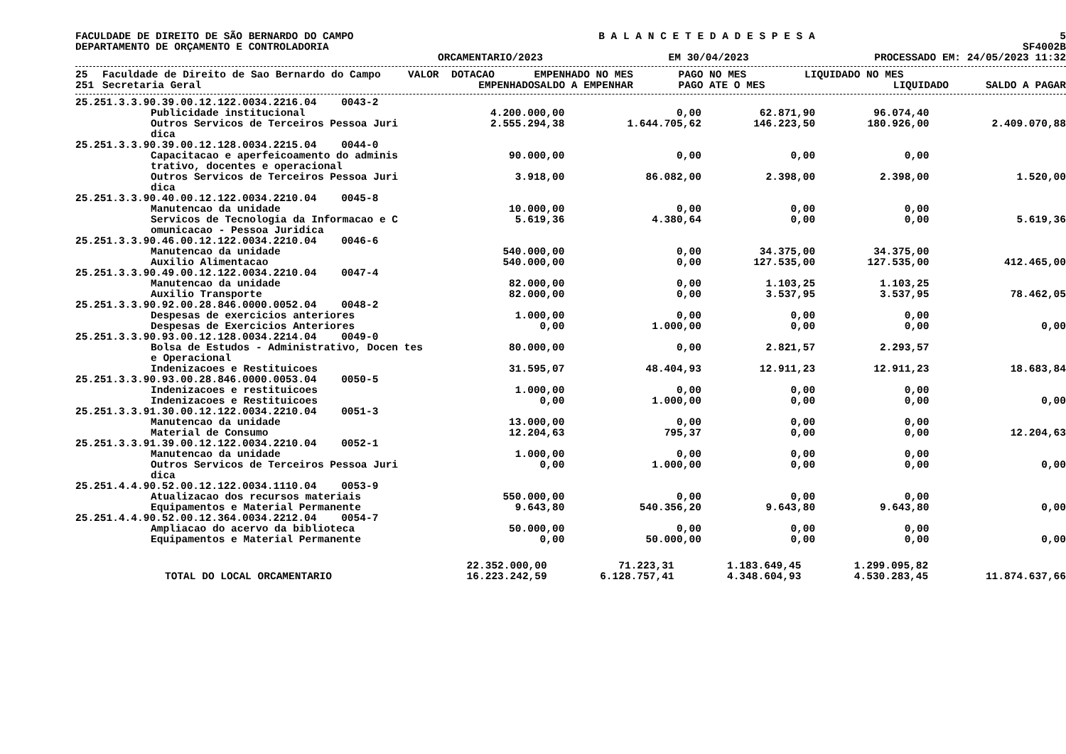FACULDADE DE DIREITO DE SÃO BERNARDO DO CAMPO B A L A N C E T E D A D E S P E S A 5
DEPARTAMENTO DE ORÇAMENTO E CONTROLADORIA SF4002B
ORCAMENTARIO/2023 EM 30/04/2023 PROCESSADO EM: 24/05/2023 11:32
| 25 | Faculdade de Direito de Sao Bernardo do Campo | VALOR DOTACAO | EMPENHADO NO MES | PAGO NO MES | LIQUIDADO NO MES | |
| 251 | Secretaria Geral | EMPENHADO | SALDO A EMPENHAR | PAGO ATE O MES | LIQUIDADO | SALDO A PAGAR |
| 25.251.3.3.90.39.00.12.122.0034.2216.04 0043-2 | | | | | |
| Publicidade institucional | 4.200.000,00 | 0,00 | 62.871,90 | 96.074,40 | |
| Outros Servicos de Terceiros Pessoa Juri dica | 2.555.294,38 | 1.644.705,62 | 146.223,50 | 180.926,00 | 2.409.070,88 |
| 25.251.3.3.90.39.00.12.128.0034.2215.04 0044-0 | | | | | |
| Capacitacao e aperfeicoamento do adminis trativo, docentes e operacional | 90.000,00 | 0,00 | 0,00 | 0,00 | |
| Outros Servicos de Terceiros Pessoa Juri dica | 3.918,00 | 86.082,00 | 2.398,00 | 2.398,00 | 1.520,00 |
| 25.251.3.3.90.40.00.12.122.0034.2210.04 0045-8 | | | | | |
| Manutencao da unidade | 10.000,00 | 0,00 | 0,00 | 0,00 | |
| Servicos de Tecnologia da Informacao e C omunicacao - Pessoa Juridica | 5.619,36 | 4.380,64 | 0,00 | 0,00 | 5.619,36 |
| 25.251.3.3.90.46.00.12.122.0034.2210.04 0046-6 | | | | | |
| Manutencao da unidade | 540.000,00 | 0,00 | 34.375,00 | 34.375,00 | |
| Auxilio Alimentacao | 540.000,00 | 0,00 | 127.535,00 | 127.535,00 | 412.465,00 |
| 25.251.3.3.90.49.00.12.122.0034.2210.04 0047-4 | | | | | |
| Manutencao da unidade | 82.000,00 | 0,00 | 1.103,25 | 1.103,25 | |
| Auxilio Transporte | 82.000,00 | 0,00 | 3.537,95 | 3.537,95 | 78.462,05 |
| 25.251.3.3.90.92.00.28.846.0000.0052.04 0048-2 | | | | | |
| Despesas de exercicios anteriores | 1.000,00 | 0,00 | 0,00 | 0,00 | |
| Despesas de Exercicios Anteriores | 0,00 | 1.000,00 | 0,00 | 0,00 | 0,00 |
| 25.251.3.3.90.93.00.12.128.0034.2214.04 0049-0 | | | | | |
| Bolsa de Estudos - Administrativo, Docen tes e Operacional | 80.000,00 | 0,00 | 2.821,57 | 2.293,57 | |
| Indenizacoes e Restituicoes | 31.595,07 | 48.404,93 | 12.911,23 | 12.911,23 | 18.683,84 |
| 25.251.3.3.90.93.00.28.846.0000.0053.04 0050-5 | | | | | |
| Indenizacoes e restituicoes | 1.000,00 | 0,00 | 0,00 | 0,00 | |
| Indenizacoes e Restituicoes | 0,00 | 1.000,00 | 0,00 | 0,00 | 0,00 |
| 25.251.3.3.91.30.00.12.122.0034.2210.04 0051-3 | | | | | |
| Manutencao da unidade | 13.000,00 | 0,00 | 0,00 | 0,00 | |
| Material de Consumo | 12.204,63 | 795,37 | 0,00 | 0,00 | 12.204,63 |
| 25.251.3.3.91.39.00.12.122.0034.2210.04 0052-1 | | | | | |
| Manutencao da unidade | 1.000,00 | 0,00 | 0,00 | 0,00 | |
| Outros Servicos de Terceiros Pessoa Juri dica | 0,00 | 1.000,00 | 0,00 | 0,00 | 0,00 |
| 25.251.4.4.90.52.00.12.122.0034.1110.04 0053-9 | | | | | |
| Atualizacao dos recursos materiais | 550.000,00 | 0,00 | 0,00 | 0,00 | |
| Equipamentos e Material Permanente | 9.643,80 | 540.356,20 | 9.643,80 | 9.643,80 | 0,00 |
| 25.251.4.4.90.52.00.12.364.0034.2212.04 0054-7 | | | | | |
| Ampliacao do acervo da biblioteca | 50.000,00 | 0,00 | 0,00 | 0,00 | |
| Equipamentos e Material Permanente | 0,00 | 50.000,00 | 0,00 | 0,00 | 0,00 |
| | 22.352.000,00 | 71.223,31 | 1.183.649,45 | 1.299.095,82 | |
| TOTAL DO LOCAL ORCAMENTARIO | 16.223.242,59 | 6.128.757,41 | 4.348.604,93 | 4.530.283,45 | 11.874.637,66 |